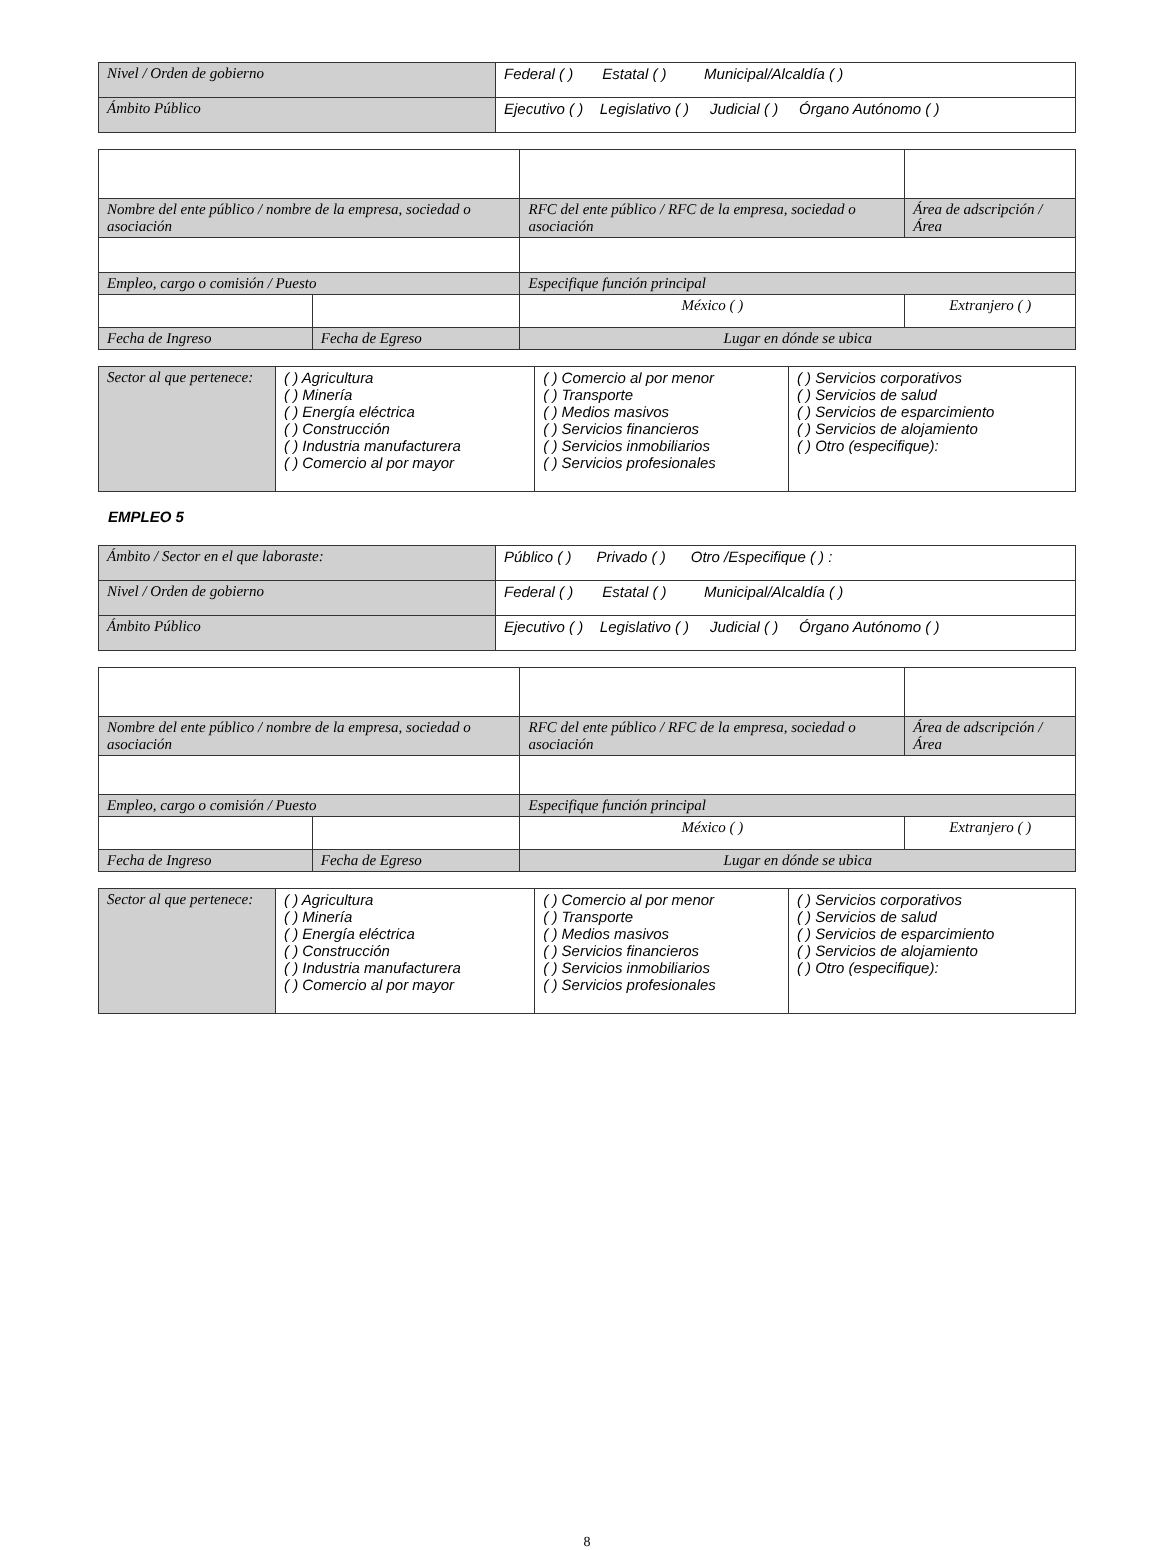| Nivel / Orden de gobierno | Federal ( ) Estatal ( ) Municipal/Alcaldía ( ) |
| Ámbito Público | Ejecutivo ( ) Legislativo ( ) Judicial ( ) Órgano Autónomo ( ) |
| Nombre del ente público / nombre de la empresa, sociedad o asociación | | RFC del ente público / RFC de la empresa, sociedad o asociación | Área de adscripción / Área |
| Empleo, cargo o comisión / Puesto | | Especifique función principal | |
| | | México ( ) | Extranjero ( ) |
| Fecha de Ingreso | Fecha de Egreso | Lugar en dónde se ubica | |
| Sector al que pertenece: | ( ) Agricultura ( ) Minería ( ) Energía eléctrica ( ) Construcción ( ) Industria manufacturera ( ) Comercio al por mayor | ( ) Comercio al por menor ( ) Transporte ( ) Medios masivos ( ) Servicios financieros ( ) Servicios inmobiliarios ( ) Servicios profesionales | ( ) Servicios corporativos ( ) Servicios de salud ( ) Servicios de esparcimiento ( ) Servicios de alojamiento ( ) Otro (especifique): |
EMPLEO 5
| Ámbito / Sector en el que laboraste: | Público ( ) Privado ( ) Otro /Especifique ( ) : |
| Nivel / Orden de gobierno | Federal ( ) Estatal ( ) Municipal/Alcaldía ( ) |
| Ámbito Público | Ejecutivo ( ) Legislativo ( ) Judicial ( ) Órgano Autónomo ( ) |
| Nombre del ente público / nombre de la empresa, sociedad o asociación | | RFC del ente público / RFC de la empresa, sociedad o asociación | Área de adscripción / Área |
| Empleo, cargo o comisión / Puesto | | Especifique función principal | |
| | | México ( ) | Extranjero ( ) |
| Fecha de Ingreso | Fecha de Egreso | Lugar en dónde se ubica | |
| Sector al que pertenece: | ( ) Agricultura ( ) Minería ( ) Energía eléctrica ( ) Construcción ( ) Industria manufacturera ( ) Comercio al por mayor | ( ) Comercio al por menor ( ) Transporte ( ) Medios masivos ( ) Servicios financieros ( ) Servicios inmobiliarios ( ) Servicios profesionales | ( ) Servicios corporativos ( ) Servicios de salud ( ) Servicios de esparcimiento ( ) Servicios de alojamiento ( ) Otro (especifique): |
8